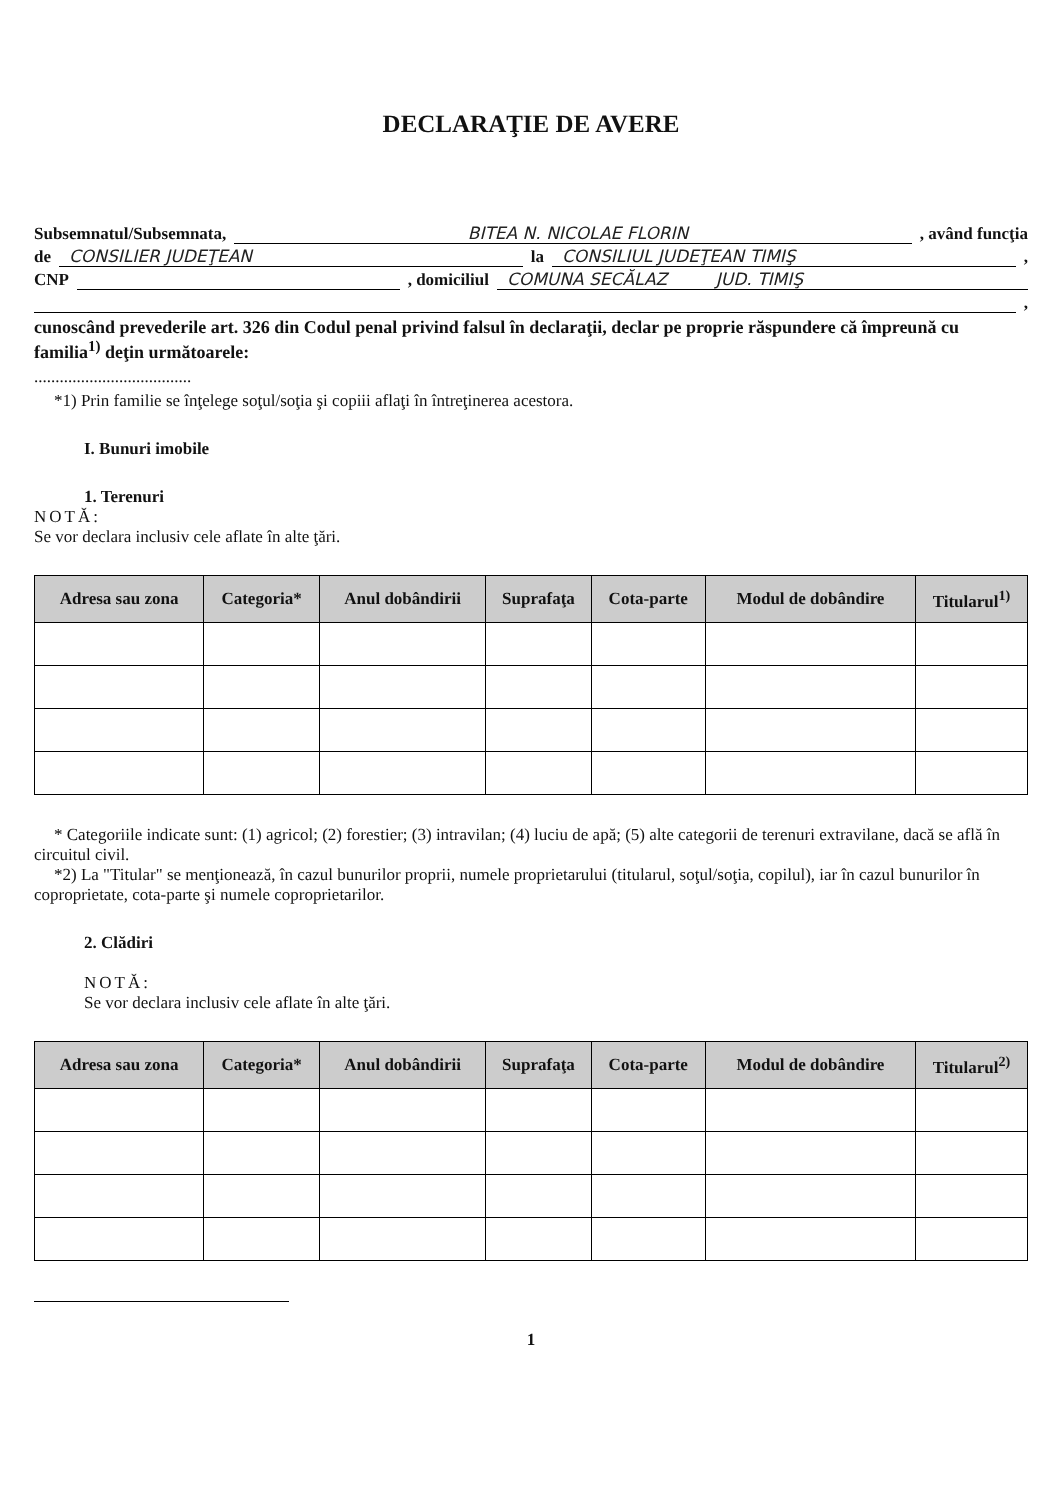DECLARAŢIE DE AVERE
Subsemnatul/Subsemnata, BITEA N. NICOLAE FLORIN , având funcţia
de CONSILIER JUDEŢEAN la CONSILIUL JUDEŢEAN TIMIŞ ,
CNP , domiciliul COMUNA SECĂLAZ JUD. TIMIŞ
,
cunoscând prevederile art. 326 din Codul penal privind falsul în declaraţii, declar pe proprie răspundere că împreună cu familia<sup>1)</sup> deţin următoarele:
.....................................
*1) Prin familie se înţelege soţul/soţia şi copiii aflaţi în întreţinerea acestora.
I. Bunuri imobile
1. Terenuri
NOTĂ:
Se vor declara inclusiv cele aflate în alte ţări.
| Adresa sau zona | Categoria* | Anul dobândirii | Suprafaţa | Cota-parte | Modul de dobândire | Titularul<sup>1)</sup> |
| --- | --- | --- | --- | --- | --- | --- |
* Categoriile indicate sunt: (1) agricol; (2) forestier; (3) intravilan; (4) luciu de apă; (5) alte categorii de terenuri extravilane, dacă se află în circuitul civil.
*2) La "Titular" se menţionează, în cazul bunurilor proprii, numele proprietarului (titularul, soţul/soţia, copilul), iar în cazul bunurilor în coproprietate, cota-parte şi numele coproprietarilor.
2. Clădiri
NOTĂ:
Se vor declara inclusiv cele aflate în alte ţări.
| Adresa sau zona | Categoria* | Anul dobândirii | Suprafaţa | Cota-parte | Modul de dobândire | Titularul<sup>2)</sup> |
| --- | --- | --- | --- | --- | --- | --- |
1